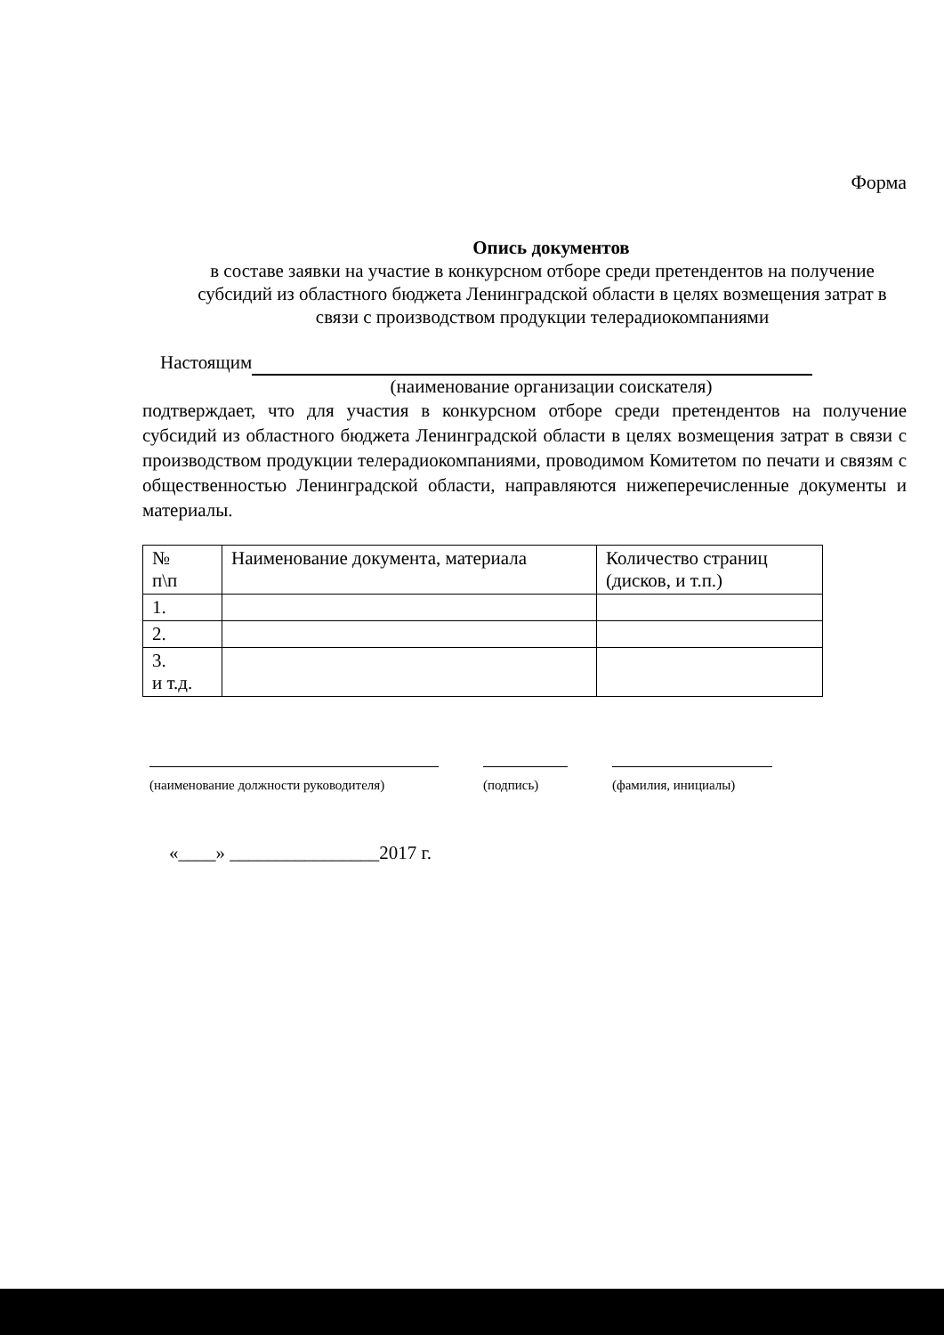Форма
Опись документов
в составе заявки на участие в конкурсном отборе среди претендентов на получение субсидий из областного бюджета Ленинградской области в целях возмещения затрат в связи с производством продукции телерадиокомпаниями
Настоящим
(наименование организации соискателя)
подтверждает, что для участия в конкурсном отборе среди претендентов на получение субсидий из областного бюджета Ленинградской области в целях возмещения затрат в связи с производством продукции телерадиокомпаниями, проводимом Комитетом по печати и связям с общественностью Ленинградской области, направляются нижеперечисленные документы и материалы.
| № п\п | Наименование документа, материала | Количество страниц (дисков, и т.п.) |
| --- | --- | --- |
| 1. | | |
| 2. | | |
| 3. и т.д. | | |
(наименование должности руководителя)
(подпись) (фамилия, инициалы)
«____» ________________2017 г.